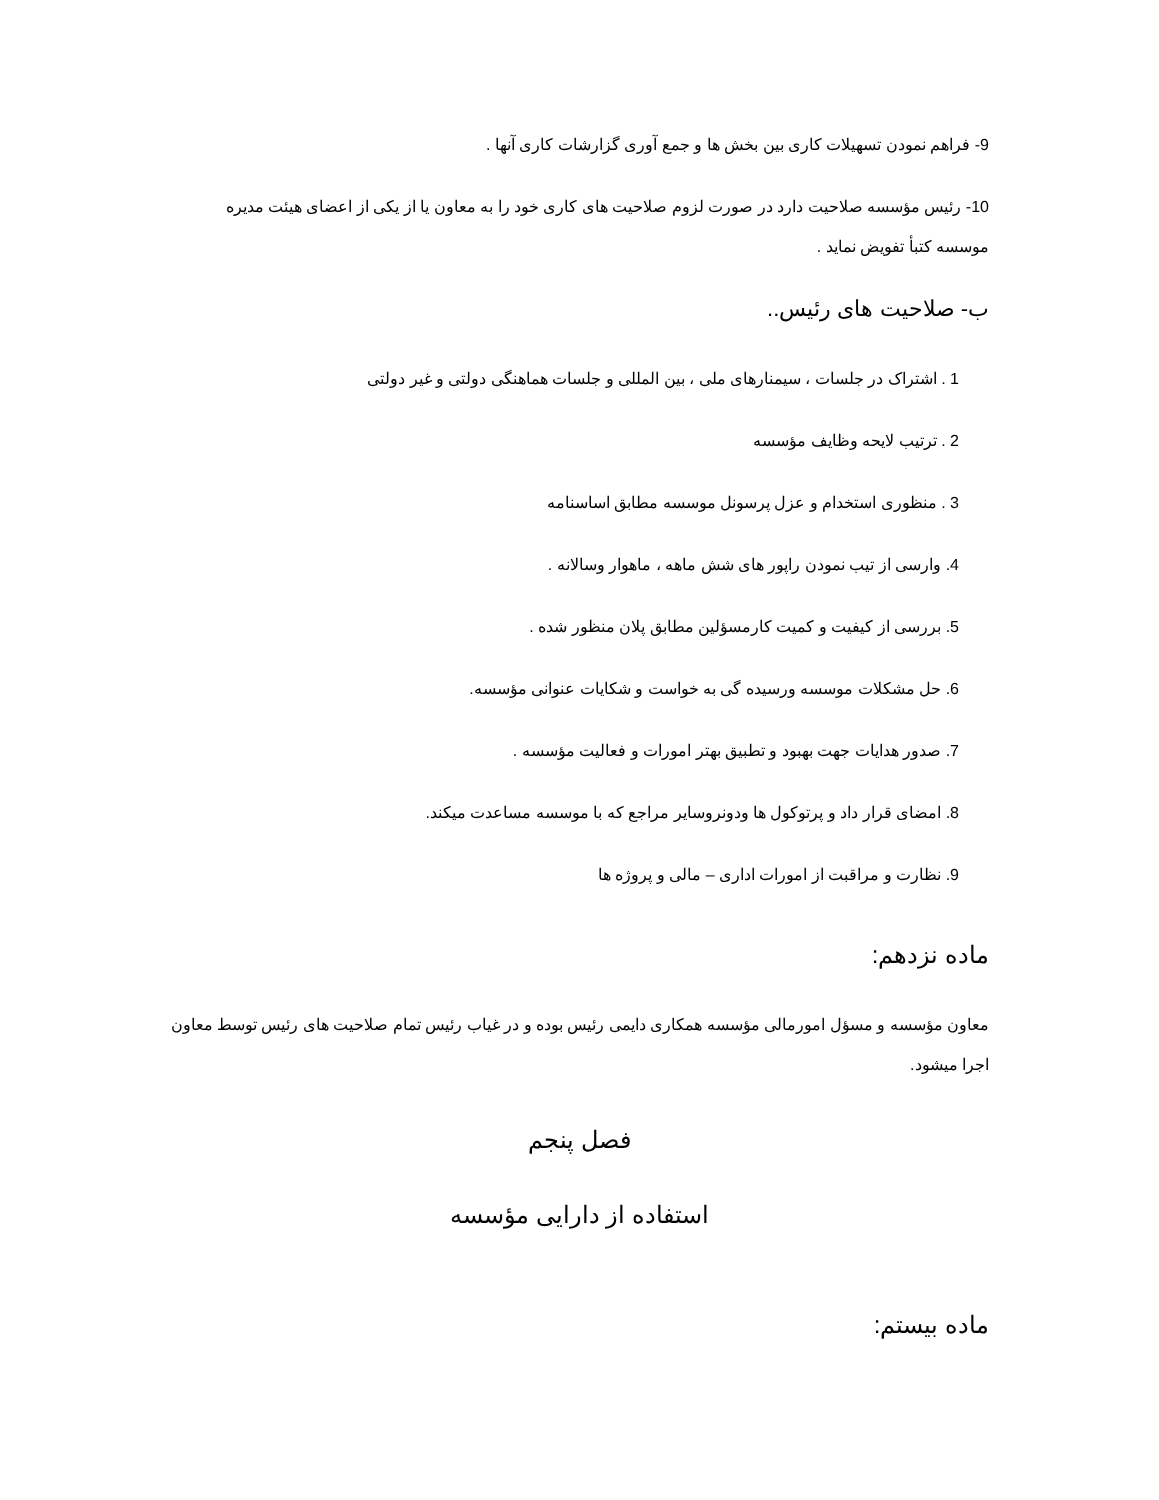9- فراهم نمودن تسهیلات کاری بین بخش ها و جمع آوری گزارشات کاری آنها .
10- رئیس مؤسسه صلاحیت دارد در صورت لزوم صلاحیت های کاری خود را به معاون یا از یکی از اعضای هیئت مدیره موسسه کتبأ تفویض نماید .
ب- صلاحیت های رئیس..
1 . اشتراک در جلسات ، سیمنارهای ملی ، بین المللی و جلسات هماهنگی دولتی و غیر دولتی
2 . ترتیب لایحه وظایف مؤسسه
3 . منظوری استخدام و عزل پرسونل موسسه مطابق اساسنامه
4. وارسی از تیب نمودن راپور های شش ماهه ، ماهوار وسالانه .
5. بررسی از کیفیت و کمیت کارمسؤلین مطابق پلان منظور شده .
6. حل مشکلات موسسه ورسیده گی به خواست و شکایات عنوانی مؤسسه.
7. صدور هدایات جهت بهبود و تطبیق بهتر امورات و فعالیت مؤسسه .
8. امضای قرار داد و پرتوکول ها ودونروسایر مراجع که با موسسه مساعدت میکند.
9. نظارت و مراقبت از امورات اداری – مالی و پروژه ها
ماده نزدهم:
معاون مؤسسه و مسؤل امورمالی مؤسسه همکاری دایمی رئیس بوده و در غیاب رئیس تمام صلاحیت های رئیس توسط معاون اجرا میشود.
فصل پنجم
استفاده از دارایی مؤسسه
ماده بیستم: